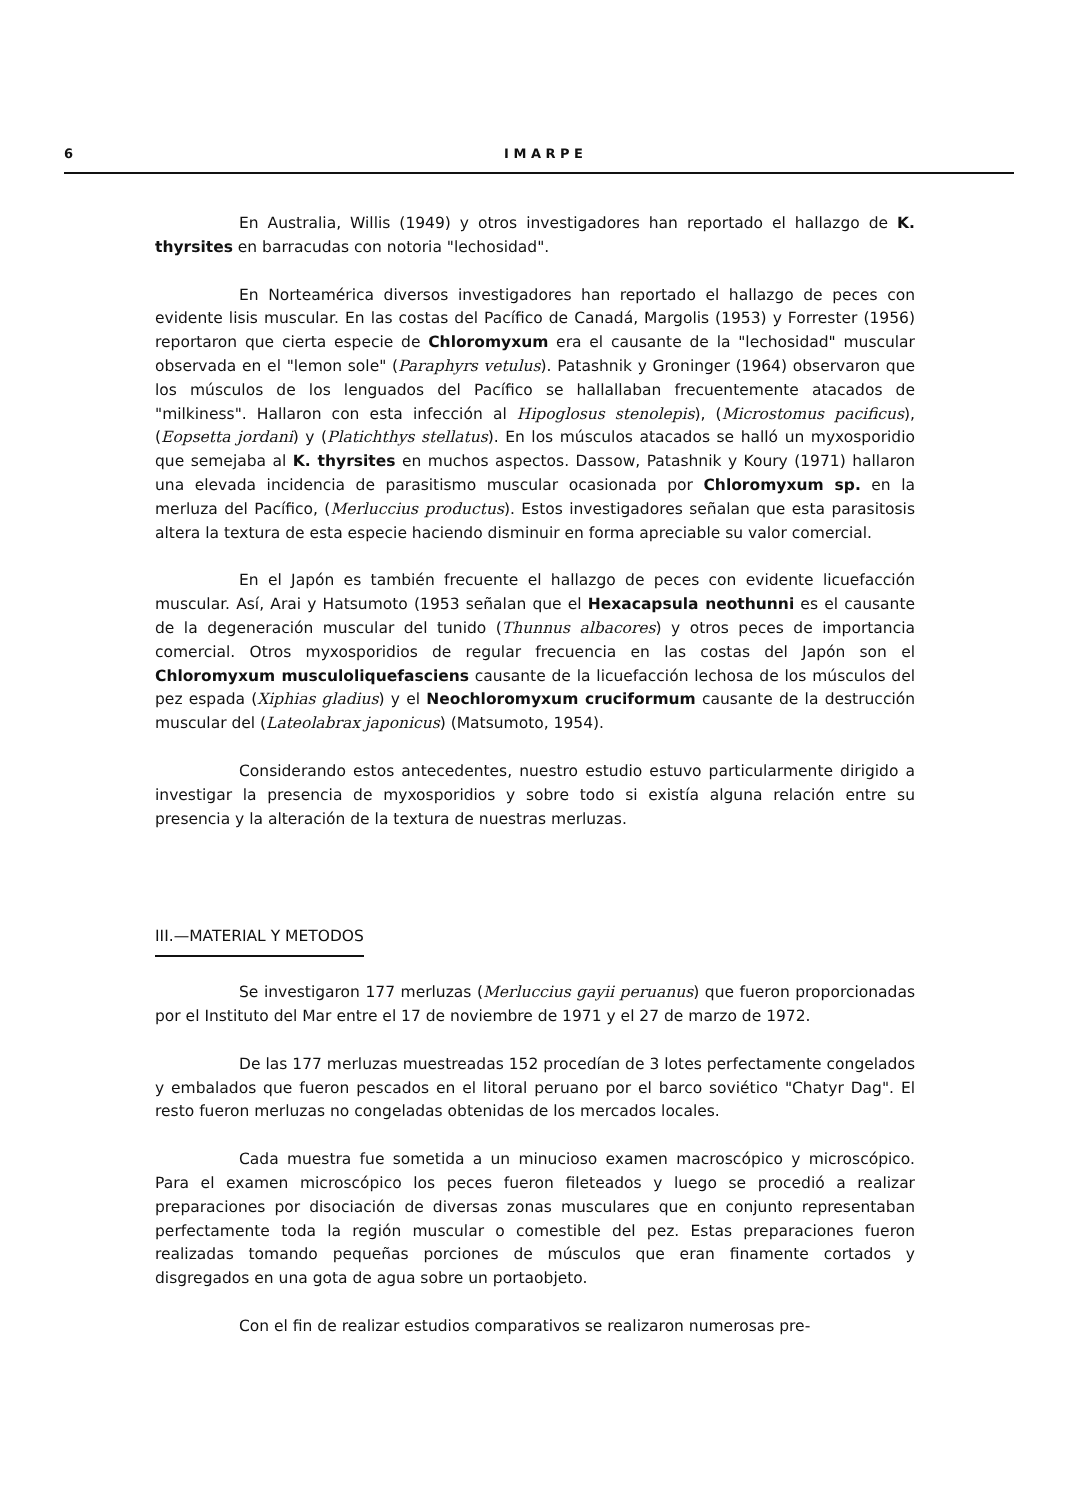6 I M A R P E
En Australia, Willis (1949) y otros investigadores han reportado el hallazgo de K. thyrsites en barracudas con notoria "lechosidad".
En Norteamérica diversos investigadores han reportado el hallazgo de peces con evidente lisis muscular. En las costas del Pacífico de Canadá, Margolis (1953) y Forrester (1956) reportaron que cierta especie de Chloromyxum era el causante de la "lechosidad" muscular observada en el "lemon sole" (Paraphyrs vetulus). Patashnik y Groninger (1964) observaron que los músculos de los lenguados del Pacífico se hallallaban frecuentemente atacados de "milkiness". Hallaron con esta infección al Hipoglosus stenolepis), (Microstomus pacificus), (Eopsetta jordani) y (Platichthys stellatus). En los músculos atacados se halló un myxosporidio que semejaba al K. thyrsites en muchos aspectos. Dassow, Patashnik y Koury (1971) hallaron una elevada incidencia de parasitismo muscular ocasionada por Chloromyxum sp. en la merluza del Pacífico, (Merluccius productus). Estos investigadores señalan que esta parasitosis altera la textura de esta especie haciendo disminuir en forma apreciable su valor comercial.
En el Japón es también frecuente el hallazgo de peces con evidente licuefacción muscular. Así, Arai y Hatsumoto (1953 señalan que el Hexacapsula neothunni es el causante de la degeneración muscular del tunido (Thunnus albacores) y otros peces de importancia comercial. Otros myxosporidios de regular frecuencia en las costas del Japón son el Chloromyxum musculoliquefasciens causante de la licuefacción lechosa de los músculos del pez espada (Xiphias gladius) y el Neochloromyxum cruciformum causante de la destrucción muscular del (Lateolabrax japonicus) (Matsumoto, 1954).
Considerando estos antecedentes, nuestro estudio estuvo particularmente dirigido a investigar la presencia de myxosporidios y sobre todo si existía alguna relación entre su presencia y la alteración de la textura de nuestras merluzas.
III.—MATERIAL Y METODOS
Se investigaron 177 merluzas (Merluccius gayii peruanus) que fueron proporcionadas por el Instituto del Mar entre el 17 de noviembre de 1971 y el 27 de marzo de 1972.
De las 177 merluzas muestreadas 152 procedían de 3 lotes perfectamente congelados y embalados que fueron pescados en el litoral peruano por el barco soviético "Chatyr Dag". El resto fueron merluzas no congeladas obtenidas de los mercados locales.
Cada muestra fue sometida a un minucioso examen macroscópico y microscópico. Para el examen microscópico los peces fueron fileteados y luego se procedió a realizar preparaciones por disociación de diversas zonas musculares que en conjunto representaban perfectamente toda la región muscular o comestible del pez. Estas preparaciones fueron realizadas tomando pequeñas porciones de músculos que eran finamente cortados y disgregados en una gota de agua sobre un portaobjeto.
Con el fin de realizar estudios comparativos se realizaron numerosas pre-